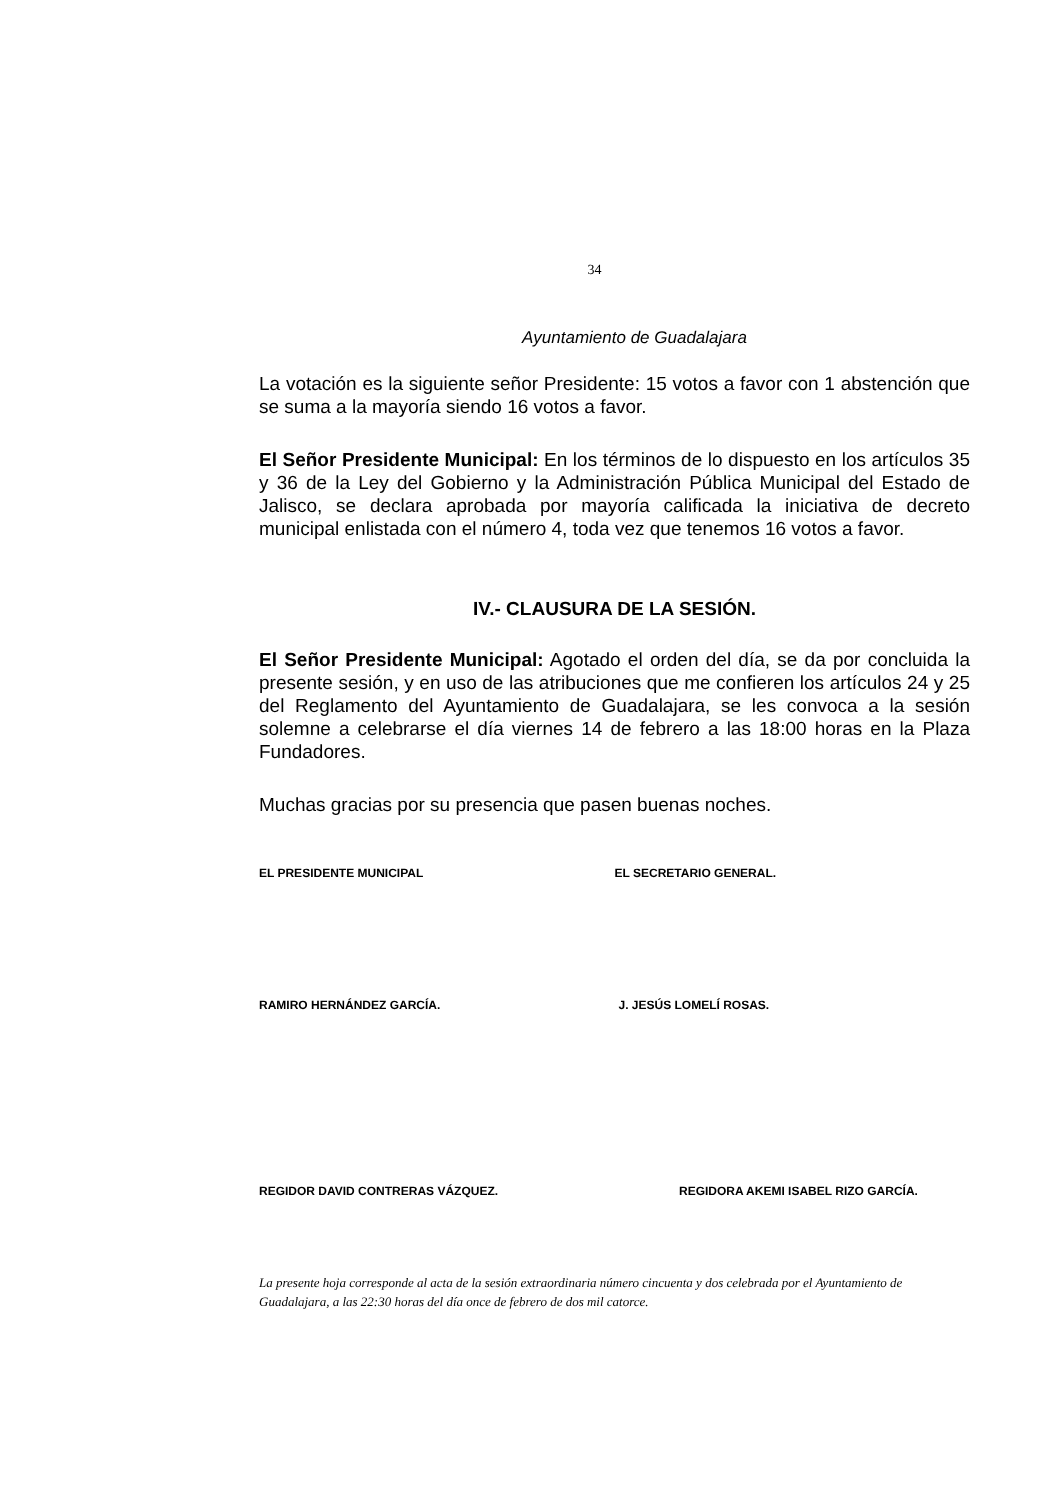34
Ayuntamiento de Guadalajara
La votación es la siguiente señor Presidente: 15 votos a favor con 1 abstención que se suma a la mayoría siendo 16 votos a favor.
El Señor Presidente Municipal: En los términos de lo dispuesto en los artículos 35 y 36 de la Ley del Gobierno y la Administración Pública Municipal del Estado de Jalisco, se declara aprobada por mayoría calificada la iniciativa de decreto municipal enlistada con el número 4, toda vez que tenemos 16 votos a favor.
IV.- CLAUSURA DE LA SESIÓN.
El Señor Presidente Municipal: Agotado el orden del día, se da por concluida la presente sesión, y en uso de las atribuciones que me confieren los artículos 24 y 25 del Reglamento del Ayuntamiento de Guadalajara, se les convoca a la sesión solemne a celebrarse el día viernes 14 de febrero a las 18:00 horas en la Plaza Fundadores.
Muchas gracias por su presencia que pasen buenas noches.
EL PRESIDENTE MUNICIPAL EL SECRETARIO GENERAL.
RAMIRO HERNÁNDEZ GARCÍA. J. JESÚS LOMELÍ ROSAS.
REGIDOR DAVID CONTRERAS VÁZQUEZ. REGIDORA AKEMI ISABEL RIZO GARCÍA.
La presente hoja corresponde al acta de la sesión extraordinaria número cincuenta y dos celebrada por el Ayuntamiento de Guadalajara, a las 22:30 horas del día once de febrero de dos mil catorce.